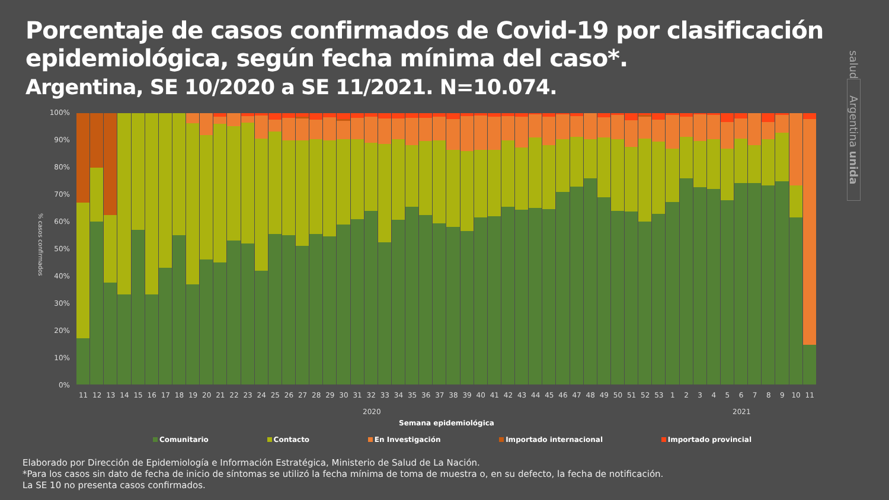Porcentaje de casos confirmados de Covid-19 por clasificación epidemiológica, según fecha mínima del caso*.
Argentina, SE 10/2020 a SE 11/2021. N=10.074.
salud
Argentina unida
% casos confirmados
100%
90%
80%
70%
60%
50%
40%
30%
20%
10%
0%
11 12 13 14 15 16 17 18 19 20 21 22 23 24 25 26 27 28 29 30 31 32 33 34 35 36 37 38 39 40 41 42 43 44 45 46 47 48 49 50 51 52 53 1 2 3 4 5 6 7 8 9 10 11
2020 2021
Semana epidemiológica
Comunitario Contacto En Investigación Importado internacional Importado provincial
Elaborado por Dirección de Epidemiología e Información Estratégica, Ministerio de Salud de La Nación.
*Para los casos sin dato de fecha de inicio de síntomas se utilizó la fecha mínima de toma de muestra o, en su defecto, la fecha de notificación.
La SE 10 no presenta casos confirmados.